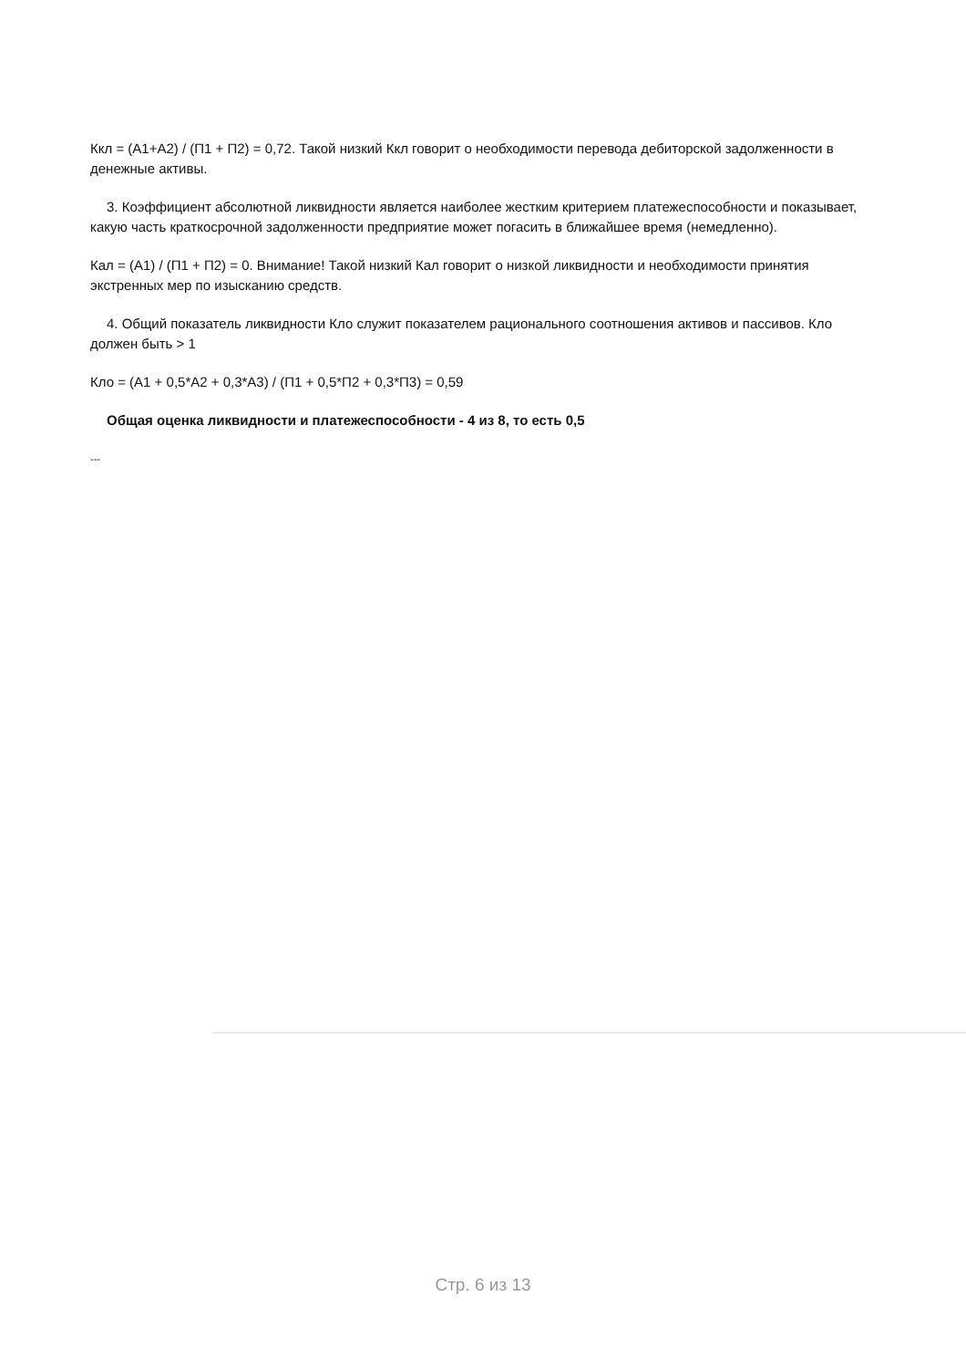Ккл = (А1+А2) / (П1 + П2) = 0,72. Такой низкий Ккл говорит о необходимости перевода дебиторской задолженности в денежные активы.
3. Коэффициент абсолютной ликвидности является наиболее жестким критерием платежеспособности и показывает, какую часть краткосрочной задолженности предприятие может погасить в ближайшее время (немедленно).
Кал = (А1) / (П1 + П2) = 0. Внимание! Такой низкий Кал говорит о низкой ликвидности и необходимости принятия экстренных мер по изысканию средств.
4. Общий показатель ликвидности Кло служит показателем рационального соотношения активов и пассивов. Кло должен быть > 1
Кло = (А1 + 0,5*А2 + 0,3*А3) / (П1 + 0,5*П2 + 0,3*П3) = 0,59
Общая оценка ликвидности и платежеспособности - 4 из 8, то есть 0,5
---
Стр. 6 из 13